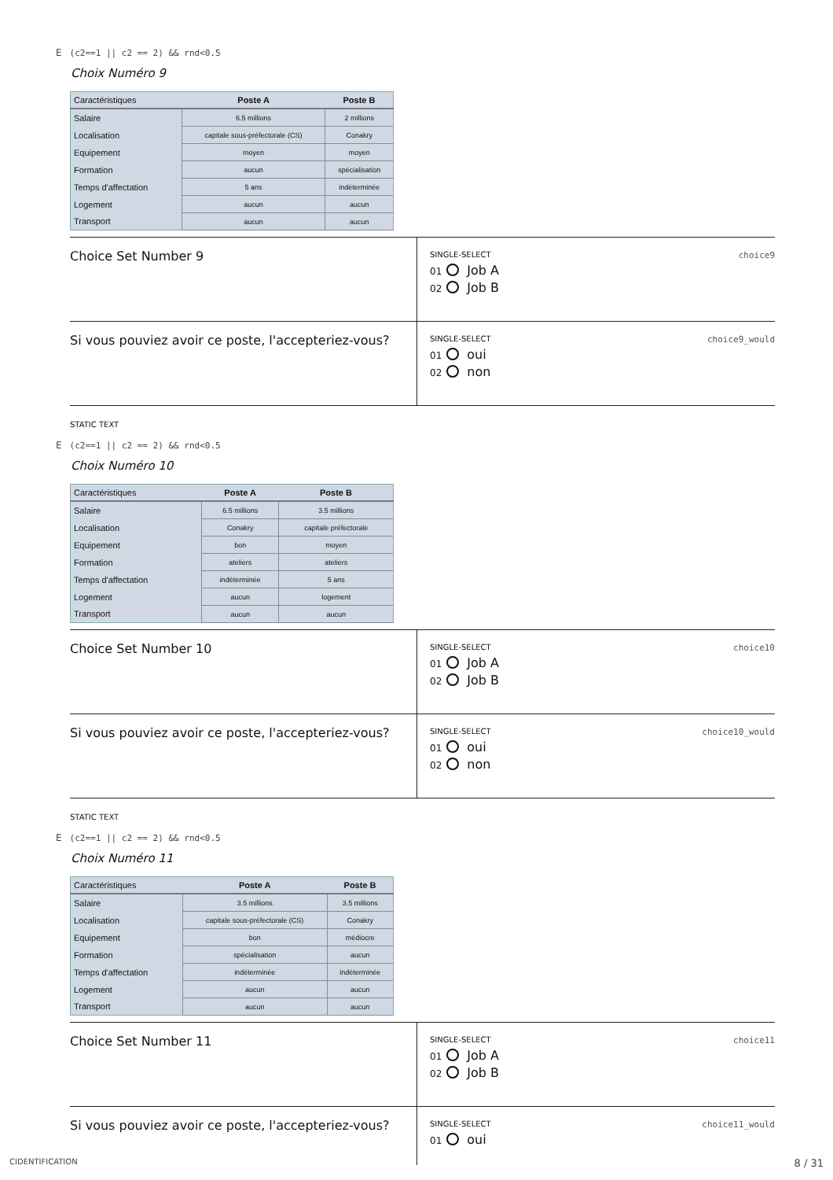E (c2==1 || c2 == 2) && rnd<0.5
Choix Numéro 9
| Caractéristiques | Poste A | Poste B |
| --- | --- | --- |
| Salaire | 6.5 millions | 2 millions |
| Localisation | capitale sous-préfectorale (CS) | Conakry |
| Equipement | moyen | moyen |
| Formation | aucun | spécialisation |
| Temps d'affectation | 5 ans | indéterminée |
| Logement | aucun | aucun |
| Transport | aucun | aucun |
| Choice Set Number 9 | SINGLE-SELECT choice9 01 Job A 02 Job B |
| Si vous pouviez avoir ce poste, l'accepteriez-vous? | SINGLE-SELECT choice9_would 01 oui 02 non |
STATIC TEXT
E (c2==1 || c2 == 2) && rnd<0.5
Choix Numéro 10
| Caractéristiques | Poste A | Poste B |
| --- | --- | --- |
| Salaire | 6.5 millions | 3.5 millions |
| Localisation | Conakry | capitale préfectorale |
| Equipement | bon | moyen |
| Formation | ateliers | ateliers |
| Temps d'affectation | indéterminée | 5 ans |
| Logement | aucun | logement |
| Transport | aucun | aucun |
| Choice Set Number 10 | SINGLE-SELECT choice10 01 Job A 02 Job B |
| Si vous pouviez avoir ce poste, l'accepteriez-vous? | SINGLE-SELECT choice10_would 01 oui 02 non |
STATIC TEXT
E (c2==1 || c2 == 2) && rnd<0.5
Choix Numéro 11
| Caractéristiques | Poste A | Poste B |
| --- | --- | --- |
| Salaire | 3.5 millions | 3.5 millions |
| Localisation | capitale sous-préfectorale (CS) | Conakry |
| Equipement | bon | médiocre |
| Formation | spécialisation | aucun |
| Temps d'affectation | indéterminée | indéterminée |
| Logement | aucun | aucun |
| Transport | aucun | aucun |
| Choice Set Number 11 | SINGLE-SELECT choice11 01 Job A 02 Job B |
| Si vous pouviez avoir ce poste, l'accepteriez-vous? | SINGLE-SELECT choice11_would 01 oui |
CIDENTIFICATION 8 / 31